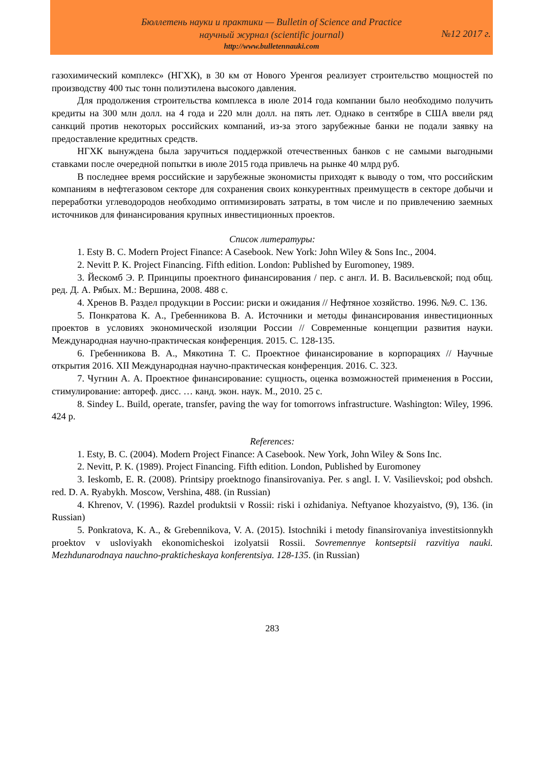Бюллетень науки и практики — Bulletin of Science and Practice
научный журнал (scientific journal)
№12 2017 г.
http://www.bulletennauki.com
газохимический комплекс» (НГХК), в 30 км от Нового Уренгоя реализует строительство мощностей по производству 400 тыс тонн полиэтилена высокого давления.
Для продолжения строительства комплекса в июле 2014 года компании было необходимо получить кредиты на 300 млн долл. на 4 года и 220 млн долл. на пять лет. Однако в сентябре в США ввели ряд санкций против некоторых российских компаний, из-за этого зарубежные банки не подали заявку на предоставление кредитных средств.
НГХК вынуждена была заручиться поддержкой отечественных банков с не самыми выгодными ставками после очередной попытки в июле 2015 года привлечь на рынке 40 млрд руб.
В последнее время российские и зарубежные экономисты приходят к выводу о том, что российским компаниям в нефтегазовом секторе для сохранения своих конкурентных преимуществ в секторе добычи и переработки углеводородов необходимо оптимизировать затраты, в том числе и по привлечению заемных источников для финансирования крупных инвестиционных проектов.
Список литературы:
1. Esty B. C. Modern Project Finance: A Casebook. New York: John Wiley & Sons Inc., 2004.
2. Nevitt P. K. Project Financing. Fifth edition. London: Published by Euromoney, 1989.
3. Йескомб Э. Р. Принципы проектного финансирования / пер. с англ. И. В. Васильевской; под общ. ред. Д. А. Рябых. М.: Вершина, 2008. 488 с.
4. Хренов В. Раздел продукции в России: риски и ожидания // Нефтяное хозяйство. 1996. №9. С. 136.
5. Понкратова К. А., Гребенникова В. А. Источники и методы финансирования инвестиционных проектов в условиях экономической изоляции России // Современные концепции развития науки. Международная научно-практическая конференция. 2015. С. 128-135.
6. Гребенникова В. А., Мякотина Т. С. Проектное финансирование в корпорациях // Научные открытия 2016. XII Международная научно-практическая конференция. 2016. С. 323.
7. Чугнин А. А. Проектное финансирование: сущность, оценка возможностей применения в России, стимулирование: автореф. дисс. … канд. экон. наук. М., 2010. 25 с.
8. Sindey L. Build, operate, transfer, paving the way for tomorrows infrastructure. Washington: Wiley, 1996. 424 p.
References:
1. Esty, B. C. (2004). Modern Project Finance: A Casebook. New York, John Wiley & Sons Inc.
2. Nevitt, P. K. (1989). Project Financing. Fifth edition. London, Published by Euromoney
3. Ieskomb, E. R. (2008). Printsipy proektnogo finansirovaniya. Per. s angl. I. V. Vasilievskoi; pod obshch. red. D. A. Ryabykh. Moscow, Vershina, 488. (in Russian)
4. Khrenov, V. (1996). Razdel produktsii v Rossii: riski i ozhidaniya. Neftyanoe khozyaistvo, (9), 136. (in Russian)
5. Ponkratova, K. A., & Grebennikova, V. A. (2015). Istochniki i metody finansirovaniya investitsionnykh proektov v usloviyakh ekonomicheskoi izolyatsii Rossii. Sovremennye kontseptsii razvitiya nauki. Mezhdunarodnaya nauchno-prakticheskaya konferentsiya. 128-135. (in Russian)
283